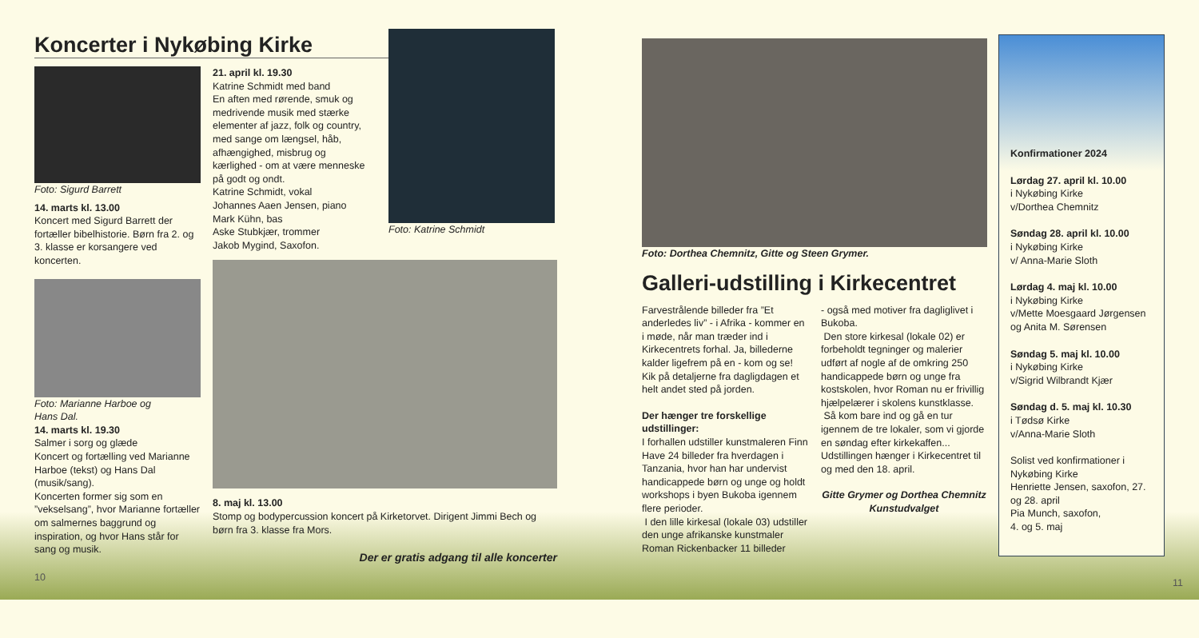Koncerter i Nykøbing Kirke
Foto: Sigurd Barrett
14. marts kl. 13.00
Koncert med Sigurd Barrett der fortæller bibelhistorie. Børn fra 2. og 3. klasse er korsangere ved koncerten.
Foto: Marianne Harboe og
Hans Dal.
14. marts kl. 19.30
Salmer i sorg og glæde
Koncert og fortælling ved Marianne Harboe (tekst) og Hans Dal (musik/sang).
Koncerten former sig som en ”vekselsang”, hvor Marianne fortæller om salmernes baggrund og inspiration, og hvor Hans står for sang og musik.
21. april kl. 19.30
Katrine Schmidt med band
En aften med rørende, smuk og medrivende musik med stærke elementer af jazz, folk og country, med sange om længsel, håb, afhængighed, misbrug og kærlighed - om at være menneske på godt og ondt.
Katrine Schmidt, vokal
Johannes Aaen Jensen, piano
Mark Kühn, bas
Aske Stubkjær, trommer
Jakob Mygind, Saxofon.
Foto: Katrine Schmidt
8. maj kl. 13.00
Stomp og bodypercussion koncert på Kirketorvet. Dirigent Jimmi Bech og børn fra 3. klasse fra Mors.
Der er gratis adgang til alle koncerter
10
Foto: Dorthea Chemnitz, Gitte og Steen Grymer.
Galleri-udstilling i Kirkecentret
Farvestrålende billeder fra ”Et anderledes liv” - i Afrika - kommer en i møde, når man træder ind i Kirkecentrets forhal. Ja, billederne kalder ligefrem på en - kom og se! Kik på detaljerne fra dagligdagen et helt andet sted på jorden.
Der hænger tre forskellige udstillinger:
I forhallen udstiller kunstmaleren Finn Have 24 billeder fra hverdagen i Tanzania, hvor han har undervist handicappede børn og unge og holdt workshops i byen Bukoba igennem flere perioder.
I den lille kirkesal (lokale 03) udstiller den unge afrikanske kunstmaler Roman Rickenbacker 11 billeder
- også med motiver fra dagliglivet i Bukoba.
Den store kirkesal (lokale 02) er forbeholdt tegninger og malerier udført af nogle af de omkring 250 handicappede børn og unge fra kostskolen, hvor Roman nu er frivillig hjælpelærer i skolens kunstklasse.
Så kom bare ind og gå en tur igennem de tre lokaler, som vi gjorde en søndag efter kirkekaffen... Udstillingen hænger i Kirkecentret til og med den 18. april.
Gitte Grymer og Dorthea Chemnitz
Kunstudvalget
Konfirmationer 2024
Lørdag 27. april kl. 10.00
i Nykøbing Kirke
v/Dorthea Chemnitz
Søndag 28. april kl. 10.00
i Nykøbing Kirke
v/ Anna-Marie Sloth
Lørdag 4. maj kl. 10.00
i Nykøbing Kirke
v/Mette Moesgaard Jørgensen og Anita M. Sørensen
Søndag 5. maj kl. 10.00
i Nykøbing Kirke
v/Sigrid Wilbrandt Kjær
Søndag d. 5. maj kl. 10.30
i Tødsø Kirke
v/Anna-Marie Sloth
Solist ved konfirmationer i Nykøbing Kirke
Henriette Jensen, saxofon, 27. og 28. april
Pia Munch, saxofon,
4. og 5. maj
11